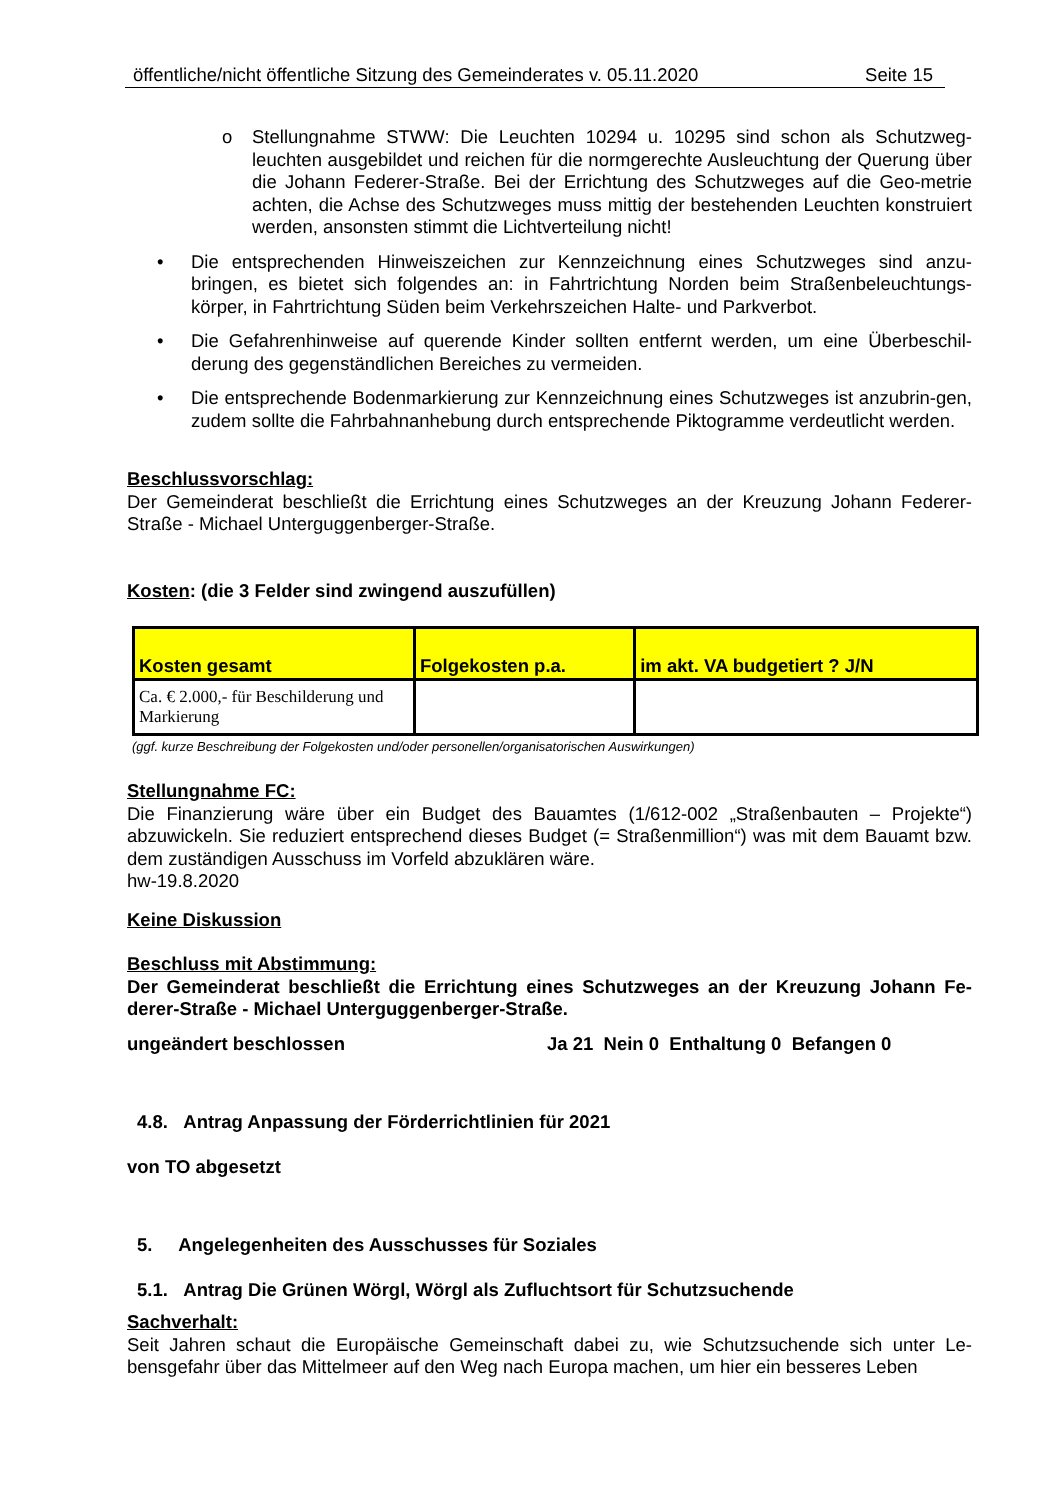öffentliche/nicht öffentliche Sitzung des Gemeinderates v. 05.11.2020 Seite 15
o Stellungnahme STWW: Die Leuchten 10294 u. 10295 sind schon als Schutzweg-leuchten ausgebildet und reichen für die normgerechte Ausleuchtung der Querung über die Johann Federer-Straße. Bei der Errichtung des Schutzweges auf die Geo-metrie achten, die Achse des Schutzweges muss mittig der bestehenden Leuchten konstruiert werden, ansonsten stimmt die Lichtverteilung nicht!
• Die entsprechenden Hinweiszeichen zur Kennzeichnung eines Schutzweges sind anzu-bringen, es bietet sich folgendes an: in Fahrtrichtung Norden beim Straßenbeleuchtungs-körper, in Fahrtrichtung Süden beim Verkehrszeichen Halte- und Parkverbot.
• Die Gefahrenhinweise auf querende Kinder sollten entfernt werden, um eine Überbeschil-derung des gegenständlichen Bereiches zu vermeiden.
• Die entsprechende Bodenmarkierung zur Kennzeichnung eines Schutzweges ist anzubrin-gen, zudem sollte die Fahrbahnanhebung durch entsprechende Piktogramme verdeutlicht werden.
Beschlussvorschlag:
Der Gemeinderat beschließt die Errichtung eines Schutzweges an der Kreuzung Johann Federer-Straße - Michael Unterguggenberger-Straße.
Kosten: (die 3 Felder sind zwingend auszufüllen)
| Kosten gesamt | Folgekosten p.a. | im akt. VA budgetiert ? J/N |
| --- | --- | --- |
| Ca. € 2.000,- für Beschilderung und Markierung | | |
(ggf. kurze Beschreibung der Folgekosten und/oder personellen/organisatorischen Auswirkungen)
Stellungnahme FC:
Die Finanzierung wäre über ein Budget des Bauamtes (1/612-002 „Straßenbauten – Projekte“) abzuwickeln. Sie reduziert entsprechend dieses Budget (= Straßenmillion“) was mit dem Bauamt bzw. dem zuständigen Ausschuss im Vorfeld abzuklären wäre.
hw-19.8.2020
Keine Diskussion
Beschluss mit Abstimmung:
Der Gemeinderat beschließt die Errichtung eines Schutzweges an der Kreuzung Johann Fe-derer-Straße - Michael Unterguggenberger-Straße.
ungeändert beschlossen Ja 21 Nein 0 Enthaltung 0 Befangen 0
4.8. Antrag Anpassung der Förderrichtlinien für 2021
von TO abgesetzt
5. Angelegenheiten des Ausschusses für Soziales
5.1. Antrag Die Grünen Wörgl, Wörgl als Zufluchtsort für Schutzsuchende
Sachverhalt:
Seit Jahren schaut die Europäische Gemeinschaft dabei zu, wie Schutzsuchende sich unter Le-bensgefahr über das Mittelmeer auf den Weg nach Europa machen, um hier ein besseres Leben